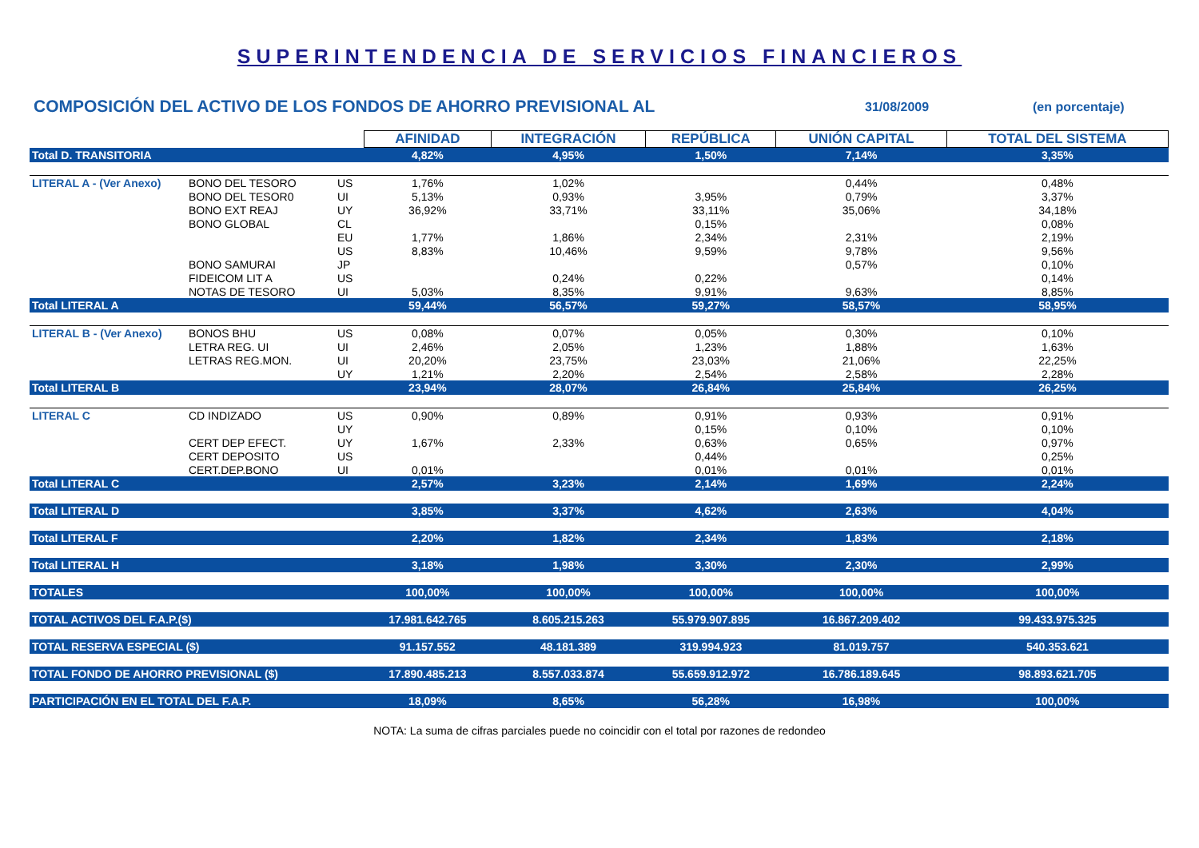SUPERINTENDENCIA DE SERVICIOS FINANCIEROS
COMPOSICIÓN DEL ACTIVO DE LOS FONDOS DE AHORRO PREVISIONAL AL
31/08/2009 (en porcentaje)
| | | | AFINIDAD | INTEGRACIÓN | REPÚBLICA | UNIÓN CAPITAL | TOTAL DEL SISTEMA |
| Total D. TRANSITORIA | | | 4,82% | 4,95% | 1,50% | 7,14% | 3,35% |
| LITERAL A - (Ver Anexo) | BONO DEL TESORO | US | 1,76% | 1,02% | | 0,44% | 0,48% |
| | BONO DEL TESOR0 | UI | 5,13% | 0,93% | 3,95% | 0,79% | 3,37% |
| | BONO EXT REAJ | UY | 36,92% | 33,71% | 33,11% | 35,06% | 34,18% |
| | BONO GLOBAL | CL | | | 0,15% | | 0,08% |
| | | EU | 1,77% | 1,86% | 2,34% | 2,31% | 2,19% |
| | | US | 8,83% | 10,46% | 9,59% | 9,78% | 9,56% |
| | BONO SAMURAI | JP | | | | 0,57% | 0,10% |
| | FIDEICOM LIT A | US | | 0,24% | 0,22% | | 0,14% |
| | NOTAS DE TESORO | UI | 5,03% | 8,35% | 9,91% | 9,63% | 8,85% |
| Total LITERAL A | | | 59,44% | 56,57% | 59,27% | 58,57% | 58,95% |
| LITERAL B - (Ver Anexo) | BONOS BHU | US | 0,08% | 0,07% | 0,05% | 0,30% | 0,10% |
| | LETRA REG. UI | UI | 2,46% | 2,05% | 1,23% | 1,88% | 1,63% |
| | LETRAS REG.MON. | UI | 20,20% | 23,75% | 23,03% | 21,06% | 22,25% |
| | | UY | 1,21% | 2,20% | 2,54% | 2,58% | 2,28% |
| Total LITERAL B | | | 23,94% | 28,07% | 26,84% | 25,84% | 26,25% |
| LITERAL C | CD INDIZADO | US | 0,90% | 0,89% | 0,91% | 0,93% | 0,91% |
| | | UY | | | 0,15% | 0,10% | 0,10% |
| | CERT DEP EFECT. | UY | 1,67% | 2,33% | 0,63% | 0,65% | 0,97% |
| | CERT DEPOSITO | US | | | 0,44% | | 0,25% |
| | CERT.DEP.BONO | UI | 0,01% | | 0,01% | 0,01% | 0,01% |
| Total LITERAL C | | | 2,57% | 3,23% | 2,14% | 1,69% | 2,24% |
| Total LITERAL D | | | 3,85% | 3,37% | 4,62% | 2,63% | 4,04% |
| Total LITERAL F | | | 2,20% | 1,82% | 2,34% | 1,83% | 2,18% |
| Total LITERAL H | | | 3,18% | 1,98% | 3,30% | 2,30% | 2,99% |
| TOTALES | | | 100,00% | 100,00% | 100,00% | 100,00% | 100,00% |
| TOTAL ACTIVOS DEL F.A.P.($) | | | 17.981.642.765 | 8.605.215.263 | 55.979.907.895 | 16.867.209.402 | 99.433.975.325 |
| TOTAL RESERVA ESPECIAL ($) | | | 91.157.552 | 48.181.389 | 319.994.923 | 81.019.757 | 540.353.621 |
| TOTAL FONDO DE AHORRO PREVISIONAL ($) | | | 17.890.485.213 | 8.557.033.874 | 55.659.912.972 | 16.786.189.645 | 98.893.621.705 |
| PARTICIPACIÓN EN EL TOTAL DEL F.A.P. | | | 18,09% | 8,65% | 56,28% | 16,98% | 100,00% |
NOTA: La suma de cifras parciales puede no coincidir con el total por razones de redondeo